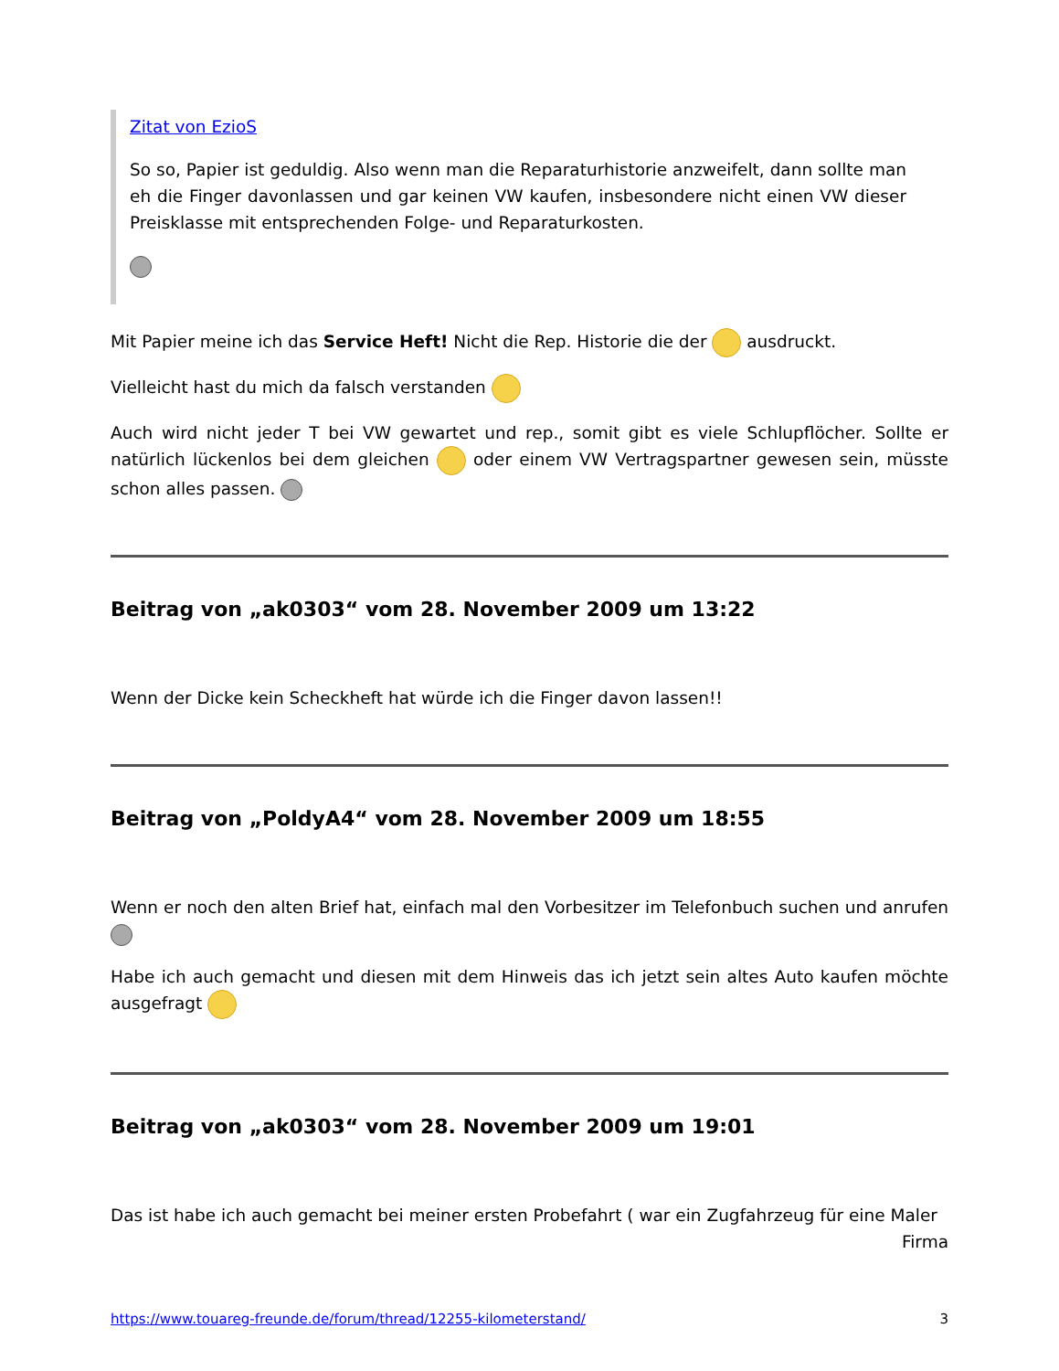Zitat von EzioS
So so, Papier ist geduldig. Also wenn man die Reparaturhistorie anzweifelt, dann sollte man eh die Finger davonlassen und gar keinen VW kaufen, insbesondere nicht einen VW dieser Preisklasse mit entsprechenden Folge- und Reparaturkosten.
Mit Papier meine ich das Service Heft! Nicht die Rep. Historie die der ausdruckt.
Vielleicht hast du mich da falsch verstanden
Auch wird nicht jeder T bei VW gewartet und rep., somit gibt es viele Schlupflöcher. Sollte er natürlich lückenlos bei dem gleichen oder einem VW Vertragspartner gewesen sein, müsste schon alles passen.
Beitrag von „ak0303“ vom 28. November 2009 um 13:22
Wenn der Dicke kein Scheckheft hat würde ich die Finger davon lassen!!
Beitrag von „PoldyA4“ vom 28. November 2009 um 18:55
Wenn er noch den alten Brief hat, einfach mal den Vorbesitzer im Telefonbuch suchen und anrufen
Habe ich auch gemacht und diesen mit dem Hinweis das ich jetzt sein altes Auto kaufen möchte ausgefragt
Beitrag von „ak0303“ vom 28. November 2009 um 19:01
Das ist habe ich auch gemacht bei meiner ersten Probefahrt ( war ein Zugfahrzeug für eine Maler Firma
https://www.touareg-freunde.de/forum/thread/12255-kilometerstand/ 3